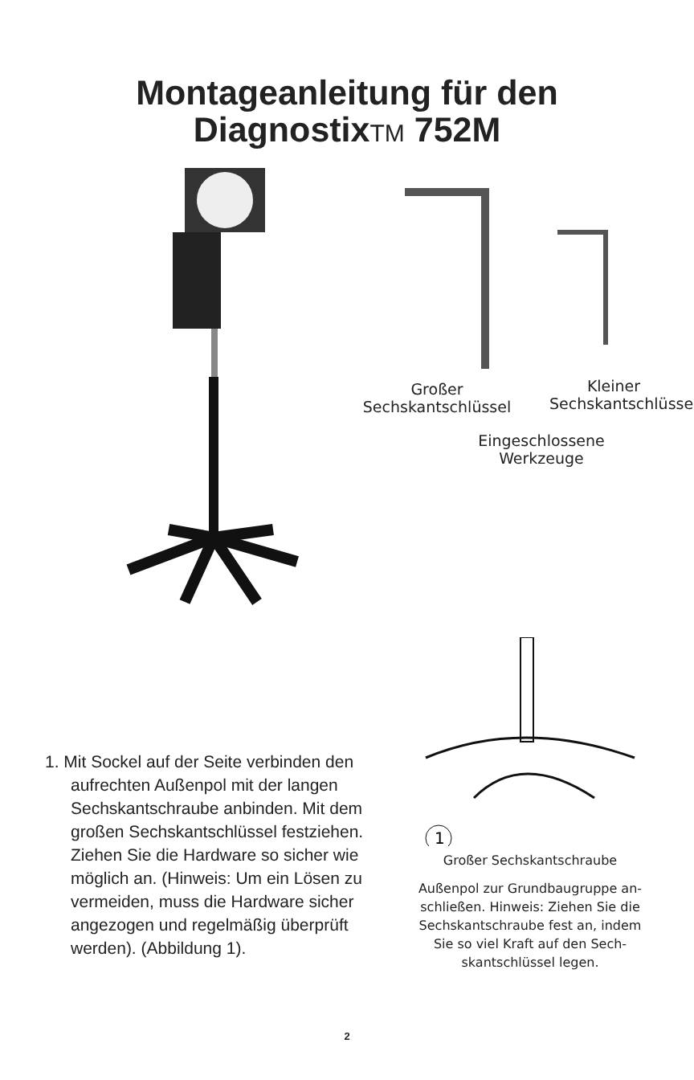Montageanleitung für den
DiagnostixTM 752M
Kleiner Sechskantschlüssel
Großer
Sechskantschlüssel
Eingeschlossene
Werkzeuge
1. Mit Sockel auf der Seite verbinden den aufrechten Außenpol mit der langen Sechskantschraube anbinden. Mit dem großen Sechskantschlüssel festziehen. Ziehen Sie die Hardware so sicher wie möglich an. (Hinweis: Um ein Lösen zu vermeiden, muss die Hardware sicher angezogen und regelmäßig überprüft werden). (Abbildung 1).
1
Großer Sechskantschraube
Außenpol zur Grundbaugruppe an-
schließen. Hinweis: Ziehen Sie die
Sechskantschraube fest an, indem
Sie so viel Kraft auf den Sech-
skantschlüssel legen.
2